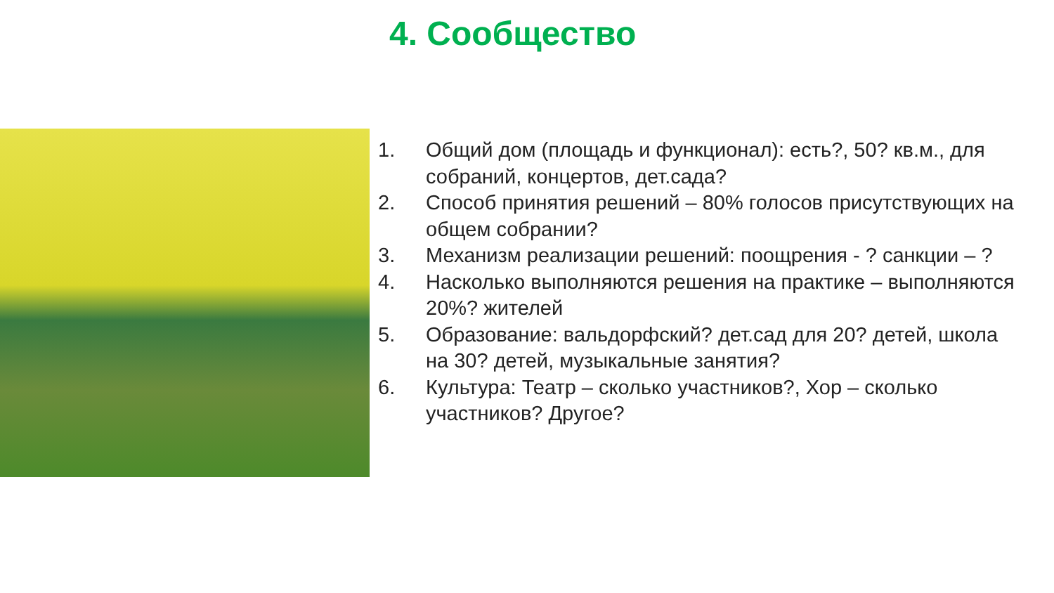4. Сообщество
1. Общий дом (площадь и функционал): есть?, 50? кв.м., для собраний, концертов, дет.сада?
2. Способ принятия решений – 80% голосов присутствующих на общем собрании?
3. Механизм реализации решений: поощрения - ? санкции – ?
4. Насколько выполняются решения на практике – выполняются 20%? жителей
5. Образование: вальдорфский? дет.сад для 20? детей, школа на 30? детей, музыкальные занятия?
6. Культура: Театр – сколько участников?, Хор – сколько участников? Другое?